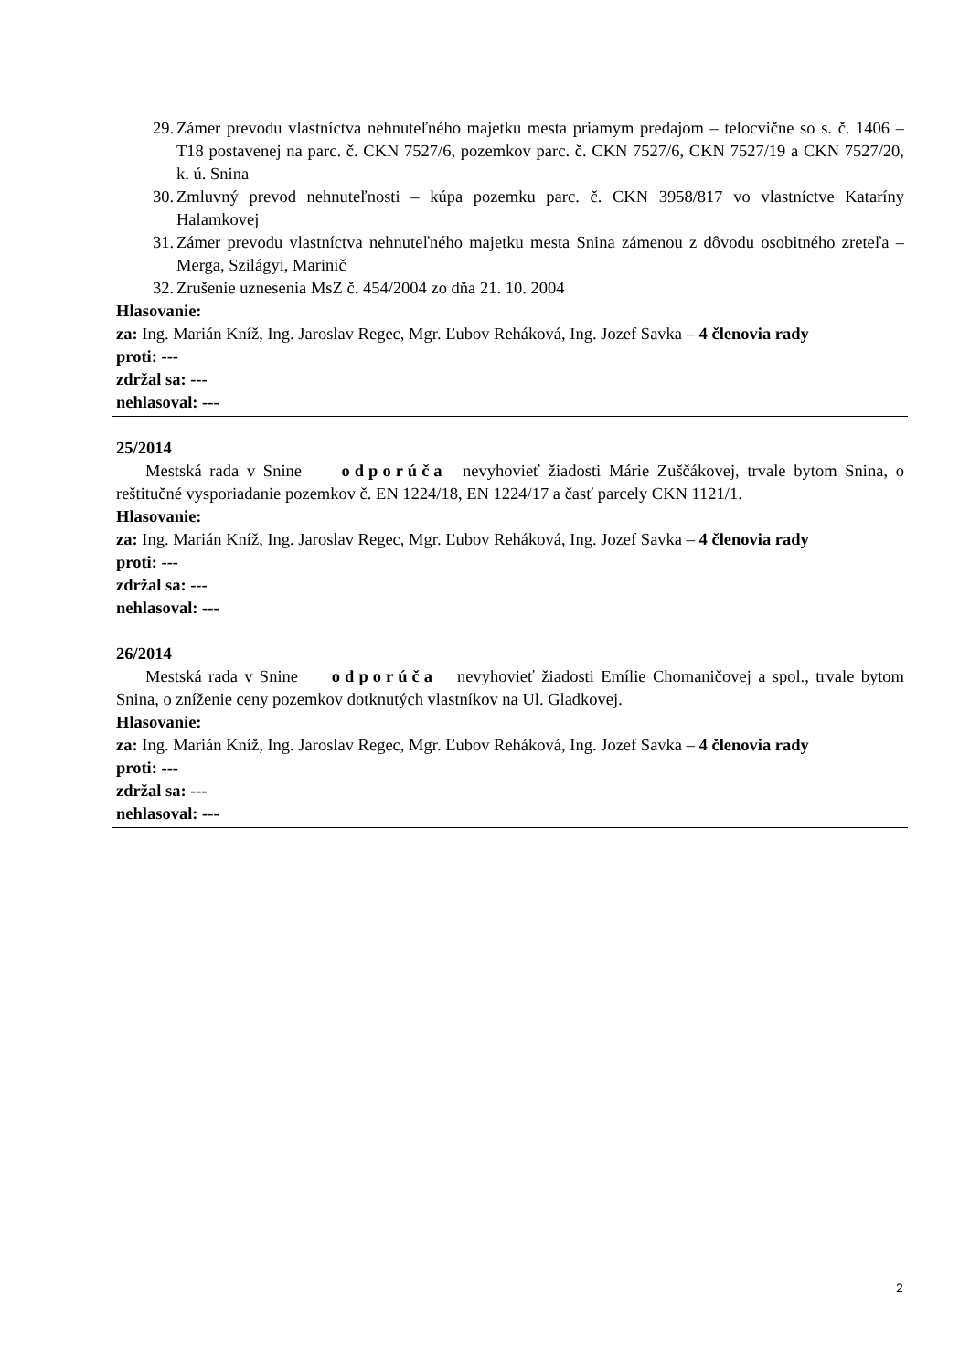29. Zámer prevodu vlastníctva nehnuteľného majetku mesta priamym predajom – telocvične so s. č. 1406 – T18 postavenej na parc. č. CKN 7527/6, pozemkov parc. č. CKN 7527/6, CKN 7527/19 a CKN 7527/20, k. ú. Snina
30. Zmluvný prevod nehnuteľnosti – kúpa pozemku parc. č. CKN 3958/817 vo vlastníctve Kataríny Halamkovej
31. Zámer prevodu vlastníctva nehnuteľného majetku mesta Snina zámenou z dôvodu osobitného zreteľa – Merga, Szilágyi, Marinič
32. Zrušenie uznesenia MsZ č. 454/2004 zo dňa 21. 10. 2004
Hlasovanie:
za: Ing. Marián Kníž, Ing. Jaroslav Regec, Mgr. Ľubov Reháková, Ing. Jozef Savka – 4 členovia rady
proti: ---
zdržal sa: ---
nehlasoval: ---
25/2014
Mestská rada v Snine odporúča nevyhovieť žiadosti Márie Zuščákovej, trvale bytom Snina, o reštitučné vysporiadanie pozemkov č. EN 1224/18, EN 1224/17 a časť parcely CKN 1121/1.
Hlasovanie:
za: Ing. Marián Kníž, Ing. Jaroslav Regec, Mgr. Ľubov Reháková, Ing. Jozef Savka – 4 členovia rady
proti: ---
zdržal sa: ---
nehlasoval: ---
26/2014
Mestská rada v Snine odporúča nevyhovieť žiadosti Emílie Chomaničovej a spol., trvale bytom Snina, o zníženie ceny pozemkov dotknutých vlastníkov na Ul. Gladkovej.
Hlasovanie:
za: Ing. Marián Kníž, Ing. Jaroslav Regec, Mgr. Ľubov Reháková, Ing. Jozef Savka – 4 členovia rady
proti: ---
zdržal sa: ---
nehlasoval: ---
2